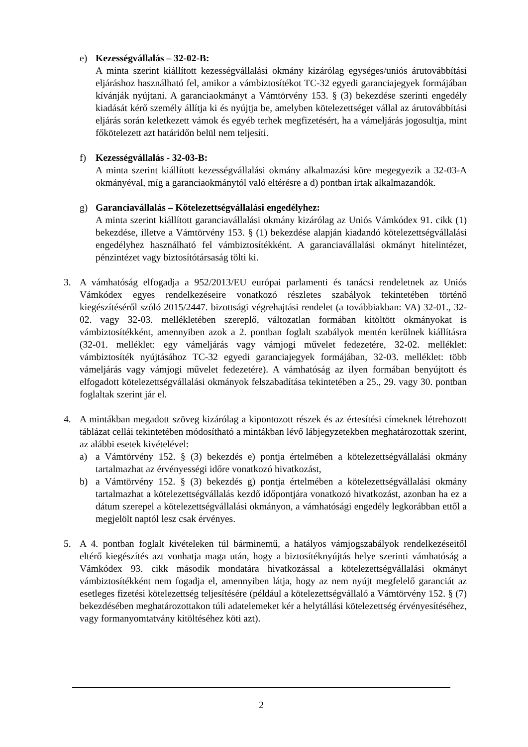e) Kezességvállalás – 32-02-B:
A minta szerint kiállított kezességvállalási okmány kizárólag egységes/uniós árutovábbítási eljáráshoz használható fel, amikor a vámbiztosítékot TC-32 egyedi garanciajegyek formájában kívánják nyújtani. A garanciaokmányt a Vámtörvény 153. § (3) bekezdése szerinti engedély kiadását kérő személy állítja ki és nyújtja be, amelyben kötelezettséget vállal az árutovábbítási eljárás során keletkezett vámok és egyéb terhek megfizetésért, ha a vámeljárás jogosultja, mint főkötelezett azt határidőn belül nem teljesíti.
f) Kezességvállalás - 32-03-B:
A minta szerint kiállított kezességvállalási okmány alkalmazási köre megegyezik a 32-03-A okmányéval, míg a garanciaokmánytól való eltérésre a d) pontban írtak alkalmazandók.
g) Garanciavállalás – Kötelezettségvállalási engedélyhez:
A minta szerint kiállított garanciavállalási okmány kizárólag az Uniós Vámkódex 91. cikk (1) bekezdése, illetve a Vámtörvény 153. § (1) bekezdése alapján kiadandó kötelezettségvállalási engedélyhez használható fel vámbiztosítékként. A garanciavállalási okmányt hitelintézet, pénzintézet vagy biztosítótársaság tölti ki.
3. A vámhatóság elfogadja a 952/2013/EU európai parlamenti és tanácsi rendeletnek az Uniós Vámkódex egyes rendelkezéseire vonatkozó részletes szabályok tekintetében történő kiegészítéséről szóló 2015/2447. bizottsági végrehajtási rendelet (a továbbiakban: VA) 32-01., 32-02. vagy 32-03. mellékletében szereplő, változatlan formában kitöltött okmányokat is vámbiztosítékként, amennyiben azok a 2. pontban foglalt szabályok mentén kerülnek kiállításra (32-01. melléklet: egy vámeljárás vagy vámjogi művelet fedezetére, 32-02. melléklet: vámbiztosíték nyújtásához TC-32 egyedi garanciajegyek formájában, 32-03. melléklet: több vámeljárás vagy vámjogi művelet fedezetére). A vámhatóság az ilyen formában benyújtott és elfogadott kötelezettségvállalási okmányok felszabadítása tekintetében a 25., 29. vagy 30. pontban foglaltak szerint jár el.
4. A mintákban megadott szöveg kizárólag a kipontozott részek és az értesítési címeknek létrehozott táblázat cellái tekintetében módosítható a mintákban lévő lábjegyzetekben meghatározottak szerint, az alábbi esetek kivételével:
a) a Vámtörvény 152. § (3) bekezdés e) pontja értelmében a kötelezettségvállalási okmány tartalmazhat az érvényességi időre vonatkozó hivatkozást,
b) a Vámtörvény 152. § (3) bekezdés g) pontja értelmében a kötelezettségvállalási okmány tartalmazhat a kötelezettségvállalás kezdő időpontjára vonatkozó hivatkozást, azonban ha ez a dátum szerepel a kötelezettségvállalási okmányon, a vámhatósági engedély legkorábban ettől a megjelölt naptól lesz csak érvényes.
5. A 4. pontban foglalt kivételeken túl bárminemű, a hatályos vámjogszabályok rendelkezéseitől eltérő kiegészítés azt vonhatja maga után, hogy a biztosítéknyújtás helye szerinti vámhatóság a Vámkódex 93. cikk második mondatára hivatkozással a kötelezettségvállalási okmányt vámbiztosítékként nem fogadja el, amennyiben látja, hogy az nem nyújt megfelelő garanciát az esetleges fizetési kötelezettség teljesítésére (például a kötelezettségvállaló a Vámtörvény 152. § (7) bekezdésében meghatározottakon túli adatelemeket kér a helytállási kötelezettség érvényesítéséhez, vagy formanyomtatvány kitöltéséhez köti azt).
2